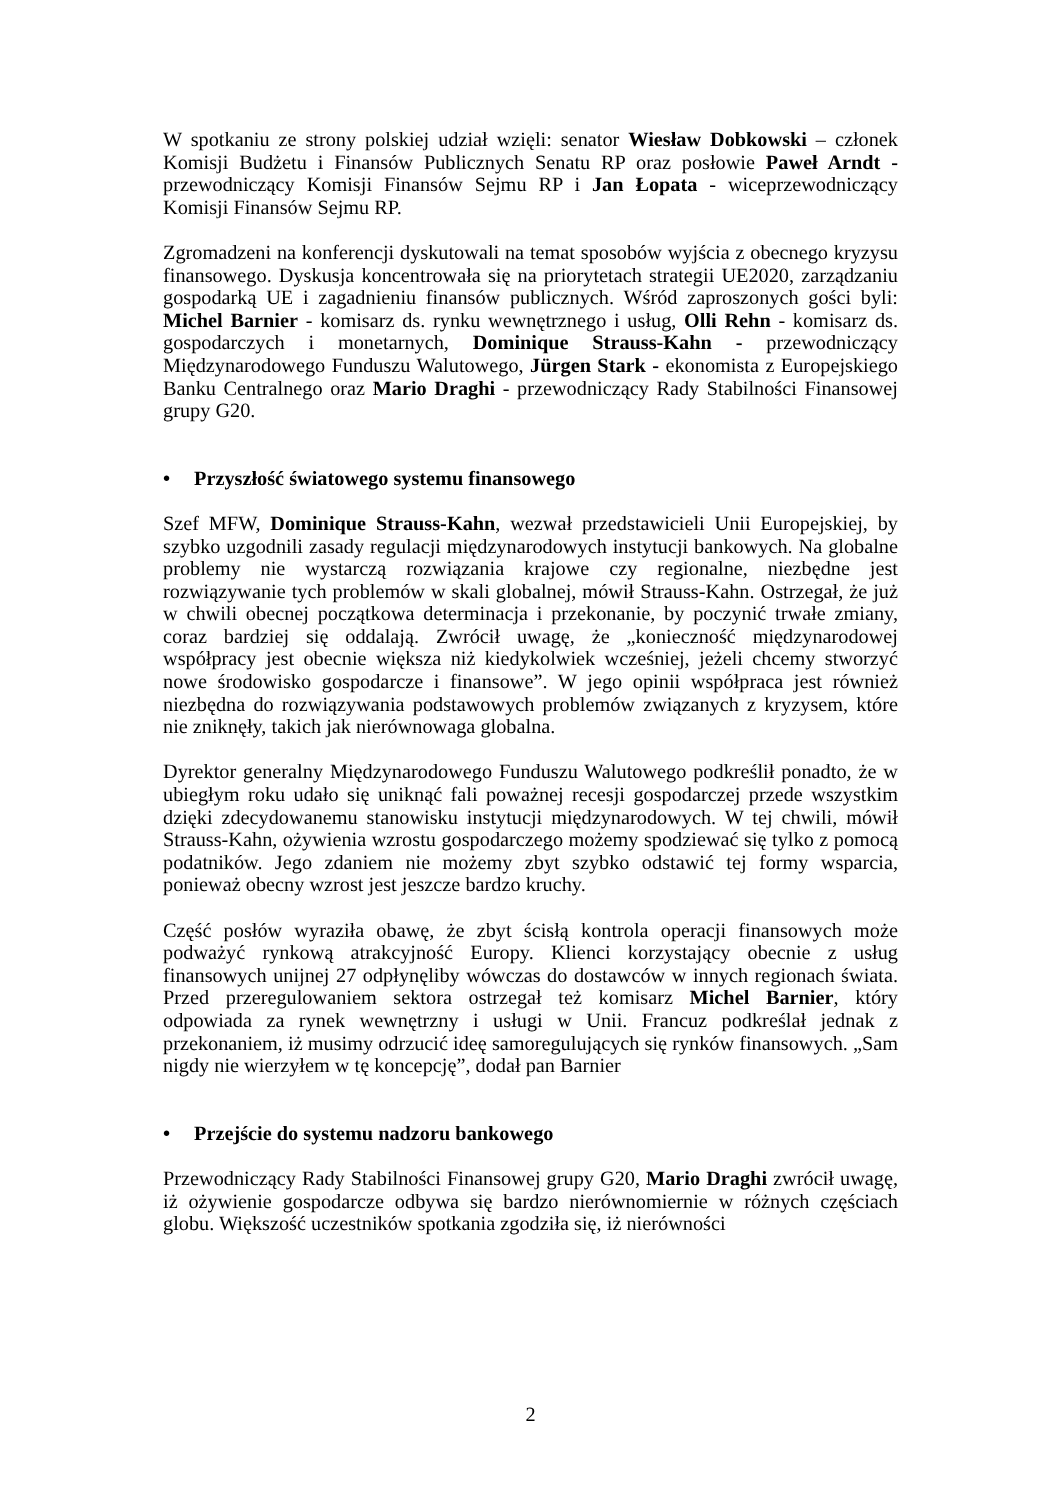W spotkaniu ze strony polskiej udział wzięli: senator Wiesław Dobkowski – członek Komisji Budżetu i Finansów Publicznych Senatu RP oraz posłowie Paweł Arndt - przewodniczący Komisji Finansów Sejmu RP i Jan Łopata - wiceprzewodniczący Komisji Finansów Sejmu RP.
Zgromadzeni na konferencji dyskutowali na temat sposobów wyjścia z obecnego kryzysu finansowego. Dyskusja koncentrowała się na priorytetach strategii UE2020, zarządzaniu gospodarką UE i zagadnieniu finansów publicznych. Wśród zaproszonych gości byli: Michel Barnier - komisarz ds. rynku wewnętrznego i usług, Olli Rehn - komisarz ds. gospodarczych i monetarnych, Dominique Strauss-Kahn - przewodniczący Międzynarodowego Funduszu Walutowego, Jürgen Stark - ekonomista z Europejskiego Banku Centralnego oraz Mario Draghi - przewodniczący Rady Stabilności Finansowej grupy G20.
• Przyszłość światowego systemu finansowego
Szef MFW, Dominique Strauss-Kahn, wezwał przedstawicieli Unii Europejskiej, by szybko uzgodnili zasady regulacji międzynarodowych instytucji bankowych. Na globalne problemy nie wystarczą rozwiązania krajowe czy regionalne, niezbędne jest rozwiązywanie tych problemów w skali globalnej, mówił Strauss-Kahn. Ostrzegał, że już w chwili obecnej początkowa determinacja i przekonanie, by poczynić trwałe zmiany, coraz bardziej się oddalają. Zwrócił uwagę, że „konieczność międzynarodowej współpracy jest obecnie większa niż kiedykolwiek wcześniej, jeżeli chcemy stworzyć nowe środowisko gospodarcze i finansowe”. W jego opinii współpraca jest również niezbędna do rozwiązywania podstawowych problemów związanych z kryzysem, które nie zniknęły, takich jak nierównowaga globalna.
Dyrektor generalny Międzynarodowego Funduszu Walutowego podkreślił ponadto, że w ubiegłym roku udało się uniknąć fali poważnej recesji gospodarczej przede wszystkim dzięki zdecydowanemu stanowisku instytucji międzynarodowych. W tej chwili, mówił Strauss-Kahn, ożywienia wzrostu gospodarczego możemy spodziewać się tylko z pomocą podatników. Jego zdaniem nie możemy zbyt szybko odstawić tej formy wsparcia, ponieważ obecny wzrost jest jeszcze bardzo kruchy.
Część posłów wyraziła obawę, że zbyt ścisłą kontrola operacji finansowych może podważyć rynkową atrakcyjność Europy. Klienci korzystający obecnie z usług finansowych unijnej 27 odpłynęliby wówczas do dostawców w innych regionach świata. Przed przeregulowaniem sektora ostrzegał też komisarz Michel Barnier, który odpowiada za rynek wewnętrzny i usługi w Unii. Francuz podkreślał jednak z przekonaniem, iż musimy odrzucić ideę samoregulujących się rynków finansowych. „Sam nigdy nie wierzyłem w tę koncepcję”, dodał pan Barnier
• Przejście do systemu nadzoru bankowego
Przewodniczący Rady Stabilności Finansowej grupy G20, Mario Draghi zwrócił uwagę, iż ożywienie gospodarcze odbywa się bardzo nierównomiernie w różnych częściach globu. Większość uczestników spotkania zgodziła się, iż nierówności
2